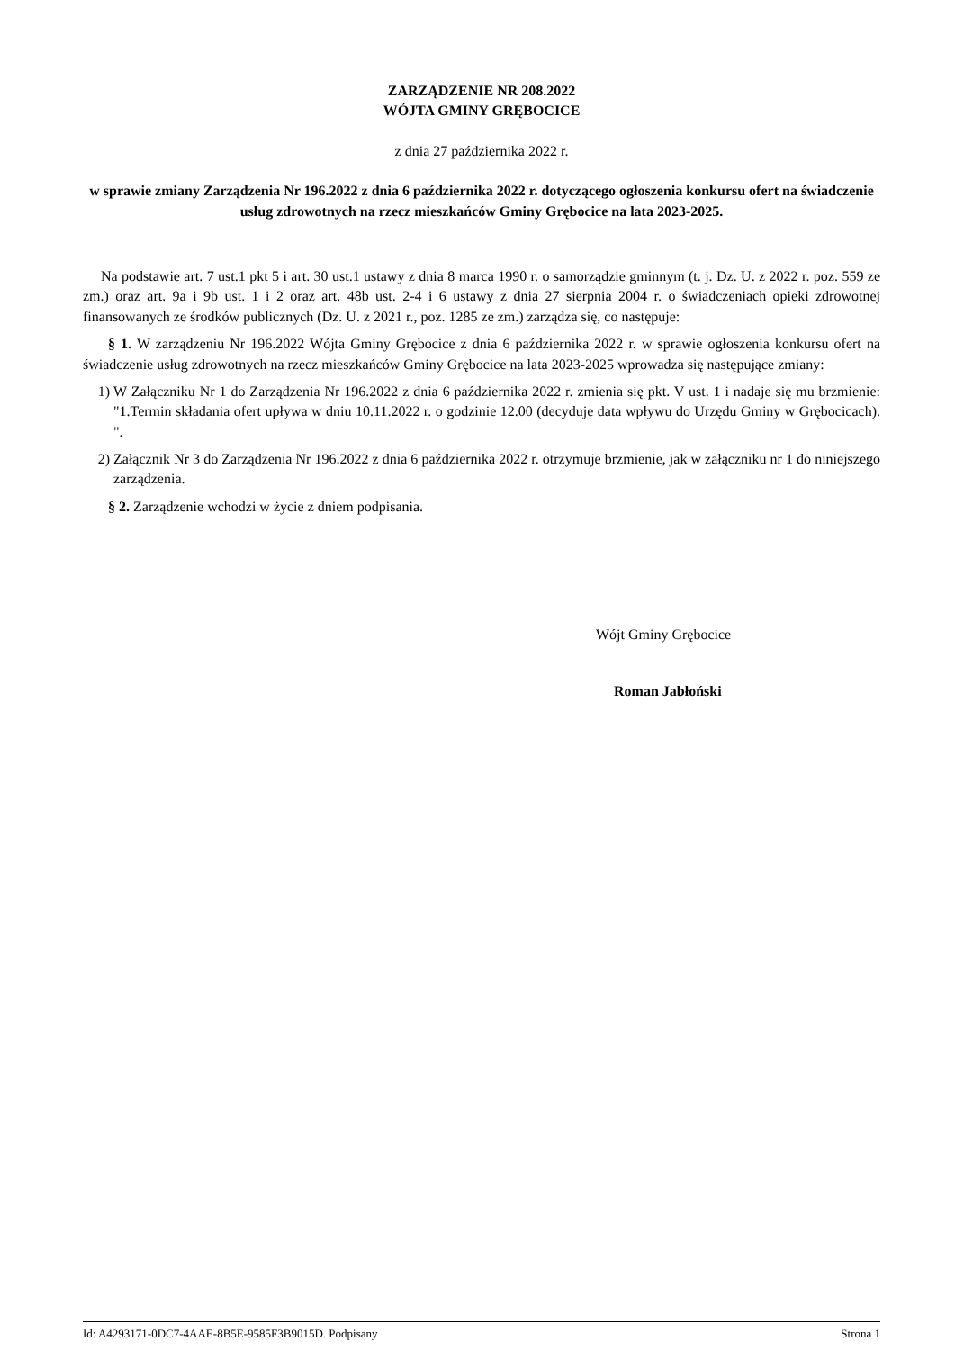ZARZĄDZENIE NR 208.2022
WÓJTA GMINY GRĘBOCICE
z dnia 27 października 2022 r.
w sprawie zmiany Zarządzenia Nr 196.2022 z dnia 6 października 2022 r. dotyczącego ogłoszenia konkursu ofert na świadczenie usług zdrowotnych na rzecz mieszkańców Gminy Grębocice na lata 2023-2025.
Na podstawie art. 7 ust.1 pkt 5 i art. 30 ust.1 ustawy z dnia 8 marca 1990 r. o samorządzie gminnym (t. j. Dz. U. z 2022 r. poz. 559 ze zm.) oraz art. 9a i 9b ust. 1 i 2 oraz art. 48b ust. 2-4 i 6 ustawy z dnia 27 sierpnia 2004 r. o świadczeniach opieki zdrowotnej finansowanych ze środków publicznych (Dz. U. z 2021 r., poz. 1285 ze zm.) zarządza się, co następuje:
§ 1. W zarządzeniu Nr 196.2022 Wójta Gminy Grębocice z dnia 6 października 2022 r. w sprawie ogłoszenia konkursu ofert na świadczenie usług zdrowotnych na rzecz mieszkańców Gminy Grębocice na lata 2023-2025 wprowadza się następujące zmiany:
1) W Załączniku Nr 1 do Zarządzenia Nr 196.2022 z dnia 6 października 2022 r. zmienia się pkt. V ust. 1 i nadaje się mu brzmienie: "1.Termin składania ofert upływa w dniu 10.11.2022 r. o godzinie 12.00 (decyduje data wpływu do Urzędu Gminy w Grębocicach). ".
2) Załącznik Nr 3 do Zarządzenia Nr 196.2022 z dnia 6 października 2022 r. otrzymuje brzmienie, jak w załączniku nr 1 do niniejszego zarządzenia.
§ 2. Zarządzenie wchodzi w życie z dniem podpisania.
Wójt Gminy Grębocice
Roman Jabłoński
Id: A4293171-0DC7-4AAE-8B5E-9585F3B9015D. Podpisany Strona 1